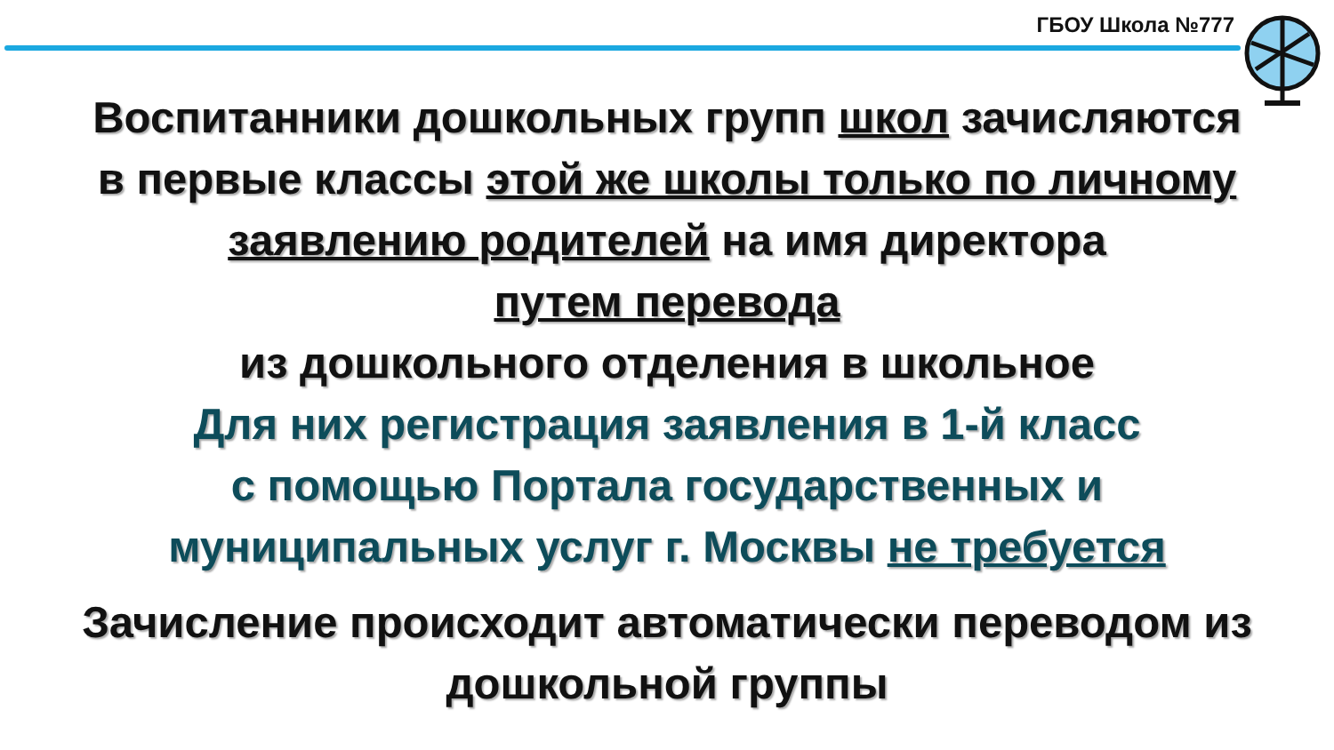ГБОУ Школа №777
Воспитанники дошкольных групп школ зачисляются
в первые классы этой же школы только по личному
заявлению родителей на имя директора
путем перевода
из дошкольного отделения в школьное
Для них регистрация заявления в 1-й класс
с помощью Портала государственных и
муниципальных услуг г. Москвы не требуется
Зачисление происходит автоматически переводом из
дошкольной группы